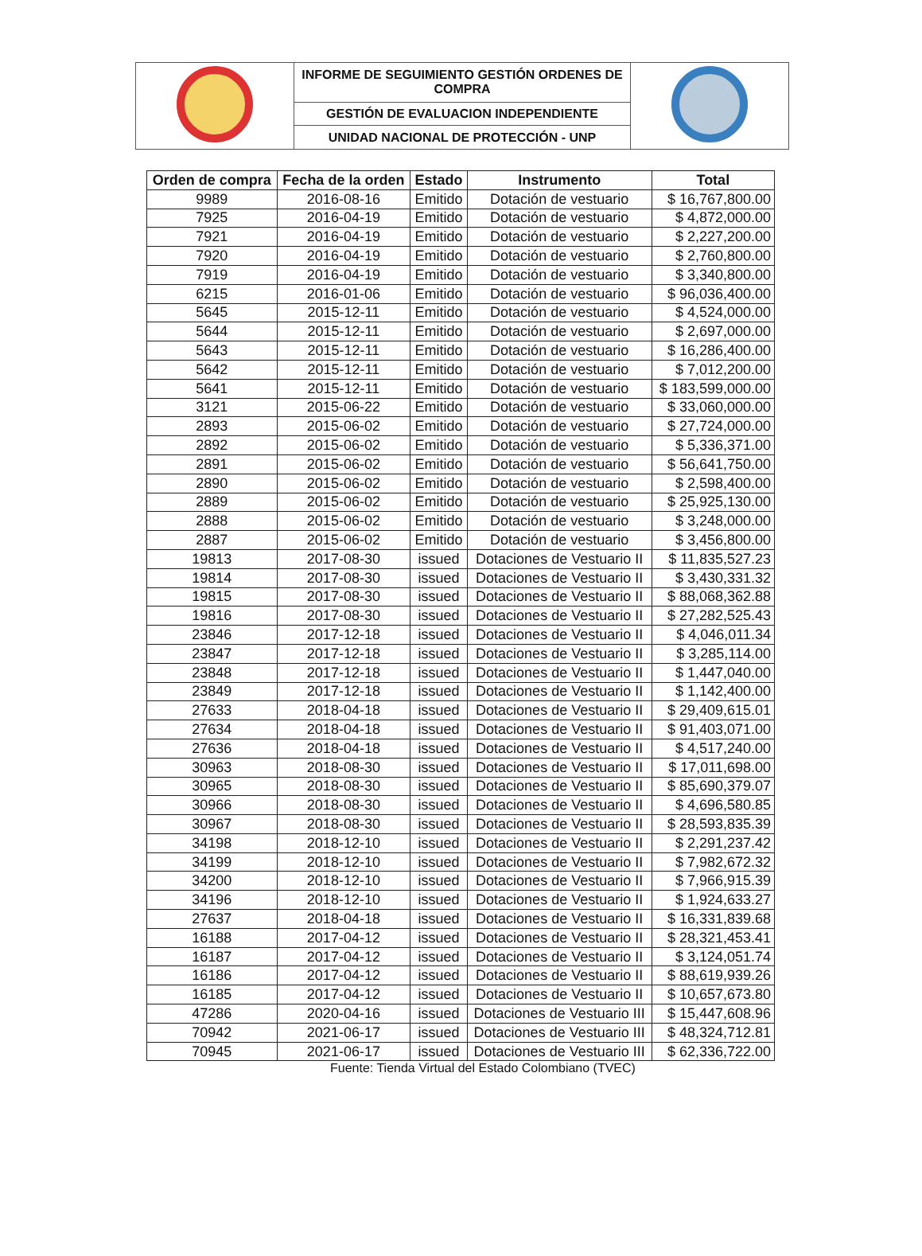| | INFORME DE SEGUIMIENTO GESTIÓN ORDENES DE COMPRA | |
| | GESTIÓN DE EVALUACION INDEPENDIENTE | |
| | UNIDAD NACIONAL DE PROTECCIÓN - UNP | |
| Orden de compra | Fecha de la orden | Estado | Instrumento | Total |
| --- | --- | --- | --- | --- |
| 9989 | 2016-08-16 | Emitido | Dotación de vestuario | $ 16,767,800.00 |
| 7925 | 2016-04-19 | Emitido | Dotación de vestuario | $ 4,872,000.00 |
| 7921 | 2016-04-19 | Emitido | Dotación de vestuario | $ 2,227,200.00 |
| 7920 | 2016-04-19 | Emitido | Dotación de vestuario | $ 2,760,800.00 |
| 7919 | 2016-04-19 | Emitido | Dotación de vestuario | $ 3,340,800.00 |
| 6215 | 2016-01-06 | Emitido | Dotación de vestuario | $ 96,036,400.00 |
| 5645 | 2015-12-11 | Emitido | Dotación de vestuario | $ 4,524,000.00 |
| 5644 | 2015-12-11 | Emitido | Dotación de vestuario | $ 2,697,000.00 |
| 5643 | 2015-12-11 | Emitido | Dotación de vestuario | $ 16,286,400.00 |
| 5642 | 2015-12-11 | Emitido | Dotación de vestuario | $ 7,012,200.00 |
| 5641 | 2015-12-11 | Emitido | Dotación de vestuario | $ 183,599,000.00 |
| 3121 | 2015-06-22 | Emitido | Dotación de vestuario | $ 33,060,000.00 |
| 2893 | 2015-06-02 | Emitido | Dotación de vestuario | $ 27,724,000.00 |
| 2892 | 2015-06-02 | Emitido | Dotación de vestuario | $ 5,336,371.00 |
| 2891 | 2015-06-02 | Emitido | Dotación de vestuario | $ 56,641,750.00 |
| 2890 | 2015-06-02 | Emitido | Dotación de vestuario | $ 2,598,400.00 |
| 2889 | 2015-06-02 | Emitido | Dotación de vestuario | $ 25,925,130.00 |
| 2888 | 2015-06-02 | Emitido | Dotación de vestuario | $ 3,248,000.00 |
| 2887 | 2015-06-02 | Emitido | Dotación de vestuario | $ 3,456,800.00 |
| 19813 | 2017-08-30 | issued | Dotaciones de Vestuario II | $ 11,835,527.23 |
| 19814 | 2017-08-30 | issued | Dotaciones de Vestuario II | $ 3,430,331.32 |
| 19815 | 2017-08-30 | issued | Dotaciones de Vestuario II | $ 88,068,362.88 |
| 19816 | 2017-08-30 | issued | Dotaciones de Vestuario II | $ 27,282,525.43 |
| 23846 | 2017-12-18 | issued | Dotaciones de Vestuario II | $ 4,046,011.34 |
| 23847 | 2017-12-18 | issued | Dotaciones de Vestuario II | $ 3,285,114.00 |
| 23848 | 2017-12-18 | issued | Dotaciones de Vestuario II | $ 1,447,040.00 |
| 23849 | 2017-12-18 | issued | Dotaciones de Vestuario II | $ 1,142,400.00 |
| 27633 | 2018-04-18 | issued | Dotaciones de Vestuario II | $ 29,409,615.01 |
| 27634 | 2018-04-18 | issued | Dotaciones de Vestuario II | $ 91,403,071.00 |
| 27636 | 2018-04-18 | issued | Dotaciones de Vestuario II | $ 4,517,240.00 |
| 30963 | 2018-08-30 | issued | Dotaciones de Vestuario II | $ 17,011,698.00 |
| 30965 | 2018-08-30 | issued | Dotaciones de Vestuario II | $ 85,690,379.07 |
| 30966 | 2018-08-30 | issued | Dotaciones de Vestuario II | $ 4,696,580.85 |
| 30967 | 2018-08-30 | issued | Dotaciones de Vestuario II | $ 28,593,835.39 |
| 34198 | 2018-12-10 | issued | Dotaciones de Vestuario II | $ 2,291,237.42 |
| 34199 | 2018-12-10 | issued | Dotaciones de Vestuario II | $ 7,982,672.32 |
| 34200 | 2018-12-10 | issued | Dotaciones de Vestuario II | $ 7,966,915.39 |
| 34196 | 2018-12-10 | issued | Dotaciones de Vestuario II | $ 1,924,633.27 |
| 27637 | 2018-04-18 | issued | Dotaciones de Vestuario II | $ 16,331,839.68 |
| 16188 | 2017-04-12 | issued | Dotaciones de Vestuario II | $ 28,321,453.41 |
| 16187 | 2017-04-12 | issued | Dotaciones de Vestuario II | $ 3,124,051.74 |
| 16186 | 2017-04-12 | issued | Dotaciones de Vestuario II | $ 88,619,939.26 |
| 16185 | 2017-04-12 | issued | Dotaciones de Vestuario II | $ 10,657,673.80 |
| 47286 | 2020-04-16 | issued | Dotaciones de Vestuario III | $ 15,447,608.96 |
| 70942 | 2021-06-17 | issued | Dotaciones de Vestuario III | $ 48,324,712.81 |
| 70945 | 2021-06-17 | issued | Dotaciones de Vestuario III | $ 62,336,722.00 |
Fuente: Tienda Virtual del Estado Colombiano (TVEC)